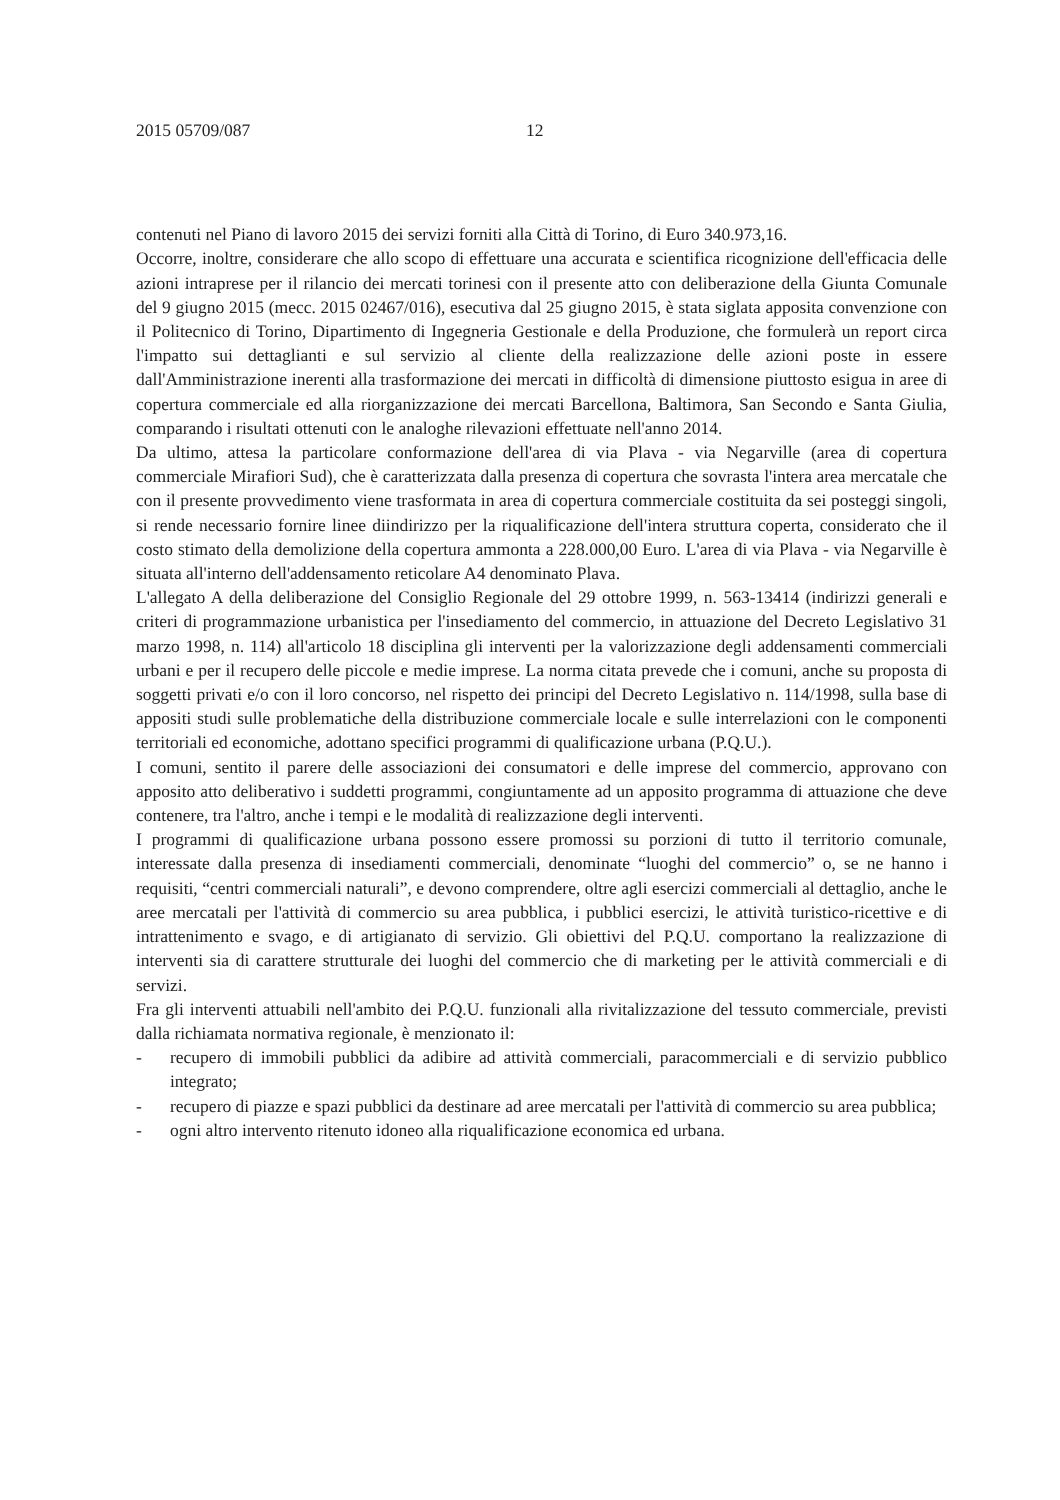2015 05709/087 12
contenuti nel Piano di lavoro 2015 dei servizi forniti alla Città di Torino, di Euro 340.973,16.
Occorre, inoltre, considerare che allo scopo di effettuare una accurata e scientifica ricognizione dell'efficacia delle azioni intraprese per il rilancio dei mercati torinesi con il presente atto con deliberazione della Giunta Comunale del 9 giugno 2015 (mecc. 2015 02467/016), esecutiva dal 25 giugno 2015, è stata siglata apposita convenzione con il Politecnico di Torino, Dipartimento di Ingegneria Gestionale e della Produzione, che formulerà un report circa l'impatto sui dettaglianti e sul servizio al cliente della realizzazione delle azioni poste in essere dall'Amministrazione inerenti alla trasformazione dei mercati in difficoltà di dimensione piuttosto esigua in aree di copertura commerciale ed alla riorganizzazione dei mercati Barcellona, Baltimora, San Secondo e Santa Giulia, comparando i risultati ottenuti con le analoghe rilevazioni effettuate nell'anno 2014.
Da ultimo, attesa la particolare conformazione dell'area di via Plava - via Negarville (area di copertura commerciale Mirafiori Sud), che è caratterizzata dalla presenza di copertura che sovrasta l'intera area mercatale che con il presente provvedimento viene trasformata in area di copertura commerciale costituita da sei posteggi singoli, si rende necessario fornire linee diindirizzo per la riqualificazione dell'intera struttura coperta, considerato che il costo stimato della demolizione della copertura ammonta a 228.000,00 Euro. L'area di via Plava - via Negarville è situata all'interno dell'addensamento reticolare A4 denominato Plava.
L'allegato A della deliberazione del Consiglio Regionale del 29 ottobre 1999, n. 563-13414 (indirizzi generali e criteri di programmazione urbanistica per l'insediamento del commercio, in attuazione del Decreto Legislativo 31 marzo 1998, n. 114) all'articolo 18 disciplina gli interventi per la valorizzazione degli addensamenti commerciali urbani e per il recupero delle piccole e medie imprese. La norma citata prevede che i comuni, anche su proposta di soggetti privati e/o con il loro concorso, nel rispetto dei principi del Decreto Legislativo n. 114/1998, sulla base di appositi studi sulle problematiche della distribuzione commerciale locale e sulle interrelazioni con le componenti territoriali ed economiche, adottano specifici programmi di qualificazione urbana (P.Q.U.).
I comuni, sentito il parere delle associazioni dei consumatori e delle imprese del commercio, approvano con apposito atto deliberativo i suddetti programmi, congiuntamente ad un apposito programma di attuazione che deve contenere, tra l'altro, anche i tempi e le modalità di realizzazione degli interventi.
I programmi di qualificazione urbana possono essere promossi su porzioni di tutto il territorio comunale, interessate dalla presenza di insediamenti commerciali, denominate “luoghi del commercio” o, se ne hanno i requisiti, “centri commerciali naturali”, e devono comprendere, oltre agli esercizi commerciali al dettaglio, anche le aree mercatali per l'attività di commercio su area pubblica, i pubblici esercizi, le attività turistico-ricettive e di intrattenimento e svago, e di artigianato di servizio. Gli obiettivi del P.Q.U. comportano la realizzazione di interventi sia di carattere strutturale dei luoghi del commercio che di marketing per le attività commerciali e di servizi.
Fra gli interventi attuabili nell'ambito dei P.Q.U. funzionali alla rivitalizzazione del tessuto commerciale, previsti dalla richiamata normativa regionale, è menzionato il:
- recupero di immobili pubblici da adibire ad attività commerciali, paracommerciali e di servizio pubblico integrato;
- recupero di piazze e spazi pubblici da destinare ad aree mercatali per l'attività di commercio su area pubblica;
- ogni altro intervento ritenuto idoneo alla riqualificazione economica ed urbana.